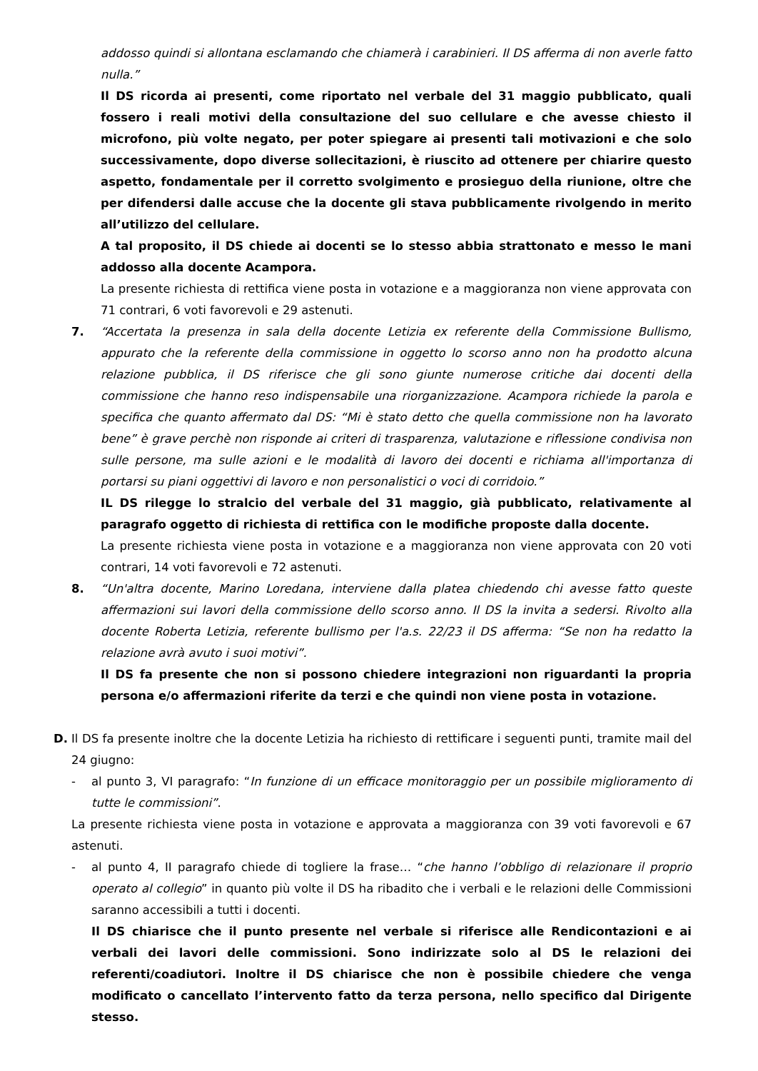addosso quindi si allontana esclamando che chiamerà i carabinieri. Il DS afferma di non averle fatto nulla.”
Il DS ricorda ai presenti, come riportato nel verbale del 31 maggio pubblicato, quali fossero i reali motivi della consultazione del suo cellulare e che avesse chiesto il microfono, più volte negato, per poter spiegare ai presenti tali motivazioni e che solo successivamente, dopo diverse sollecitazioni, è riuscito ad ottenere per chiarire questo aspetto, fondamentale per il corretto svolgimento e prosieguo della riunione, oltre che per difendersi dalle accuse che la docente gli stava pubblicamente rivolgendo in merito all’utilizzo del cellulare.
A tal proposito, il DS chiede ai docenti se lo stesso abbia strattonato e messo le mani addosso alla docente Acampora.
La presente richiesta di rettifica viene posta in votazione e a maggioranza non viene approvata con 71 contrari, 6 voti favorevoli e 29 astenuti.
7. “Accertata la presenza in sala della docente Letizia ex referente della Commissione Bullismo, appurato che la referente della commissione in oggetto lo scorso anno non ha prodotto alcuna relazione pubblica, il DS riferisce che gli sono giunte numerose critiche dai docenti della commissione che hanno reso indispensabile una riorganizzazione. Acampora richiede la parola e specifica che quanto affermato dal DS: “Mi è stato detto che quella commissione non ha lavorato bene” è grave perchè non risponde ai criteri di trasparenza, valutazione e riflessione condivisa non sulle persone, ma sulle azioni e le modalità di lavoro dei docenti e richiama all'importanza di portarsi su piani oggettivi di lavoro e non personalistici o voci di corridoio.”
IL DS rilegge lo stralcio del verbale del 31 maggio, già pubblicato, relativamente al paragrafo oggetto di richiesta di rettifica con le modifiche proposte dalla docente.
La presente richiesta viene posta in votazione e a maggioranza non viene approvata con 20 voti contrari, 14 voti favorevoli e 72 astenuti.
8. “Un'altra docente, Marino Loredana, interviene dalla platea chiedendo chi avesse fatto queste affermazioni sui lavori della commissione dello scorso anno. Il DS la invita a sedersi. Rivolto alla docente Roberta Letizia, referente bullismo per l'a.s. 22/23 il DS afferma: “Se non ha redatto la relazione avrà avuto i suoi motivi”.
Il DS fa presente che non si possono chiedere integrazioni non riguardanti la propria persona e/o affermazioni riferite da terzi e che quindi non viene posta in votazione.
D. Il DS fa presente inoltre che la docente Letizia ha richiesto di rettificare i seguenti punti, tramite mail del 24 giugno:
- al punto 3, VI paragrafo: “In funzione di un efficace monitoraggio per un possibile miglioramento di tutte le commissioni”.
La presente richiesta viene posta in votazione e approvata a maggioranza con 39 voti favorevoli e 67 astenuti.
- al punto 4, II paragrafo chiede di togliere la frase… “che hanno l’obbligo di relazionare il proprio operato al collegio” in quanto più volte il DS ha ribadito che i verbali e le relazioni delle Commissioni saranno accessibili a tutti i docenti.
Il DS chiarisce che il punto presente nel verbale si riferisce alle Rendicontazioni e ai verbali dei lavori delle commissioni. Sono indirizzate solo al DS le relazioni dei referenti/coadiutori. Inoltre il DS chiarisce che non è possibile chiedere che venga modificato o cancellato l’intervento fatto da terza persona, nello specifico dal Dirigente stesso.